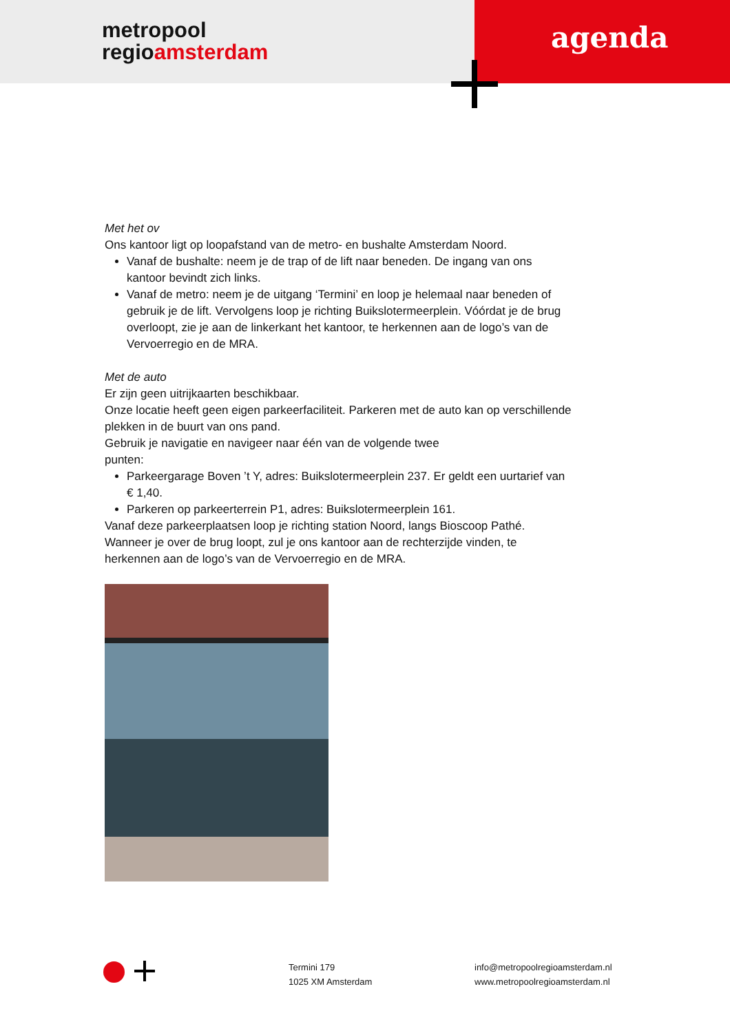metropool
regioamsterdam
agenda
Met het ov
Ons kantoor ligt op loopafstand van de metro- en bushalte Amsterdam Noord.
Vanaf de bushalte: neem je de trap of de lift naar beneden. De ingang van ons kantoor bevindt zich links.
Vanaf de metro: neem je de uitgang ‘Termini’ en loop je helemaal naar beneden of gebruik je de lift. Vervolgens loop je richting Buikslotermeerplein. Vóórdat je de brug overloopt, zie je aan de linkerkant het kantoor, te herkennen aan de logo’s van de Vervoerregio en de MRA.
Met de auto
Er zijn geen uitrijkaarten beschikbaar.
Onze locatie heeft geen eigen parkeerfaciliteit. Parkeren met de auto kan op verschillende plekken in de buurt van ons pand.
Gebruik je navigatie en navigeer naar één van de volgende twee
punten:
Parkeergarage Boven ’t Y, adres: Buikslotermeerplein 237. Er geldt een uurtarief van € 1,40.
Parkeren op parkeerterrein P1, adres: Buikslotermeerplein 161.
Vanaf deze parkeerplaatsen loop je richting station Noord, langs Bioscoop Pathé. Wanneer je over de brug loopt, zul je ons kantoor aan de rechterzijde vinden, te herkennen aan de logo’s van de Vervoerregio en de MRA.
Termini 179
1025 XM Amsterdam
info@metropoolregioamsterdam.nl
www.metropoolregioamsterdam.nl